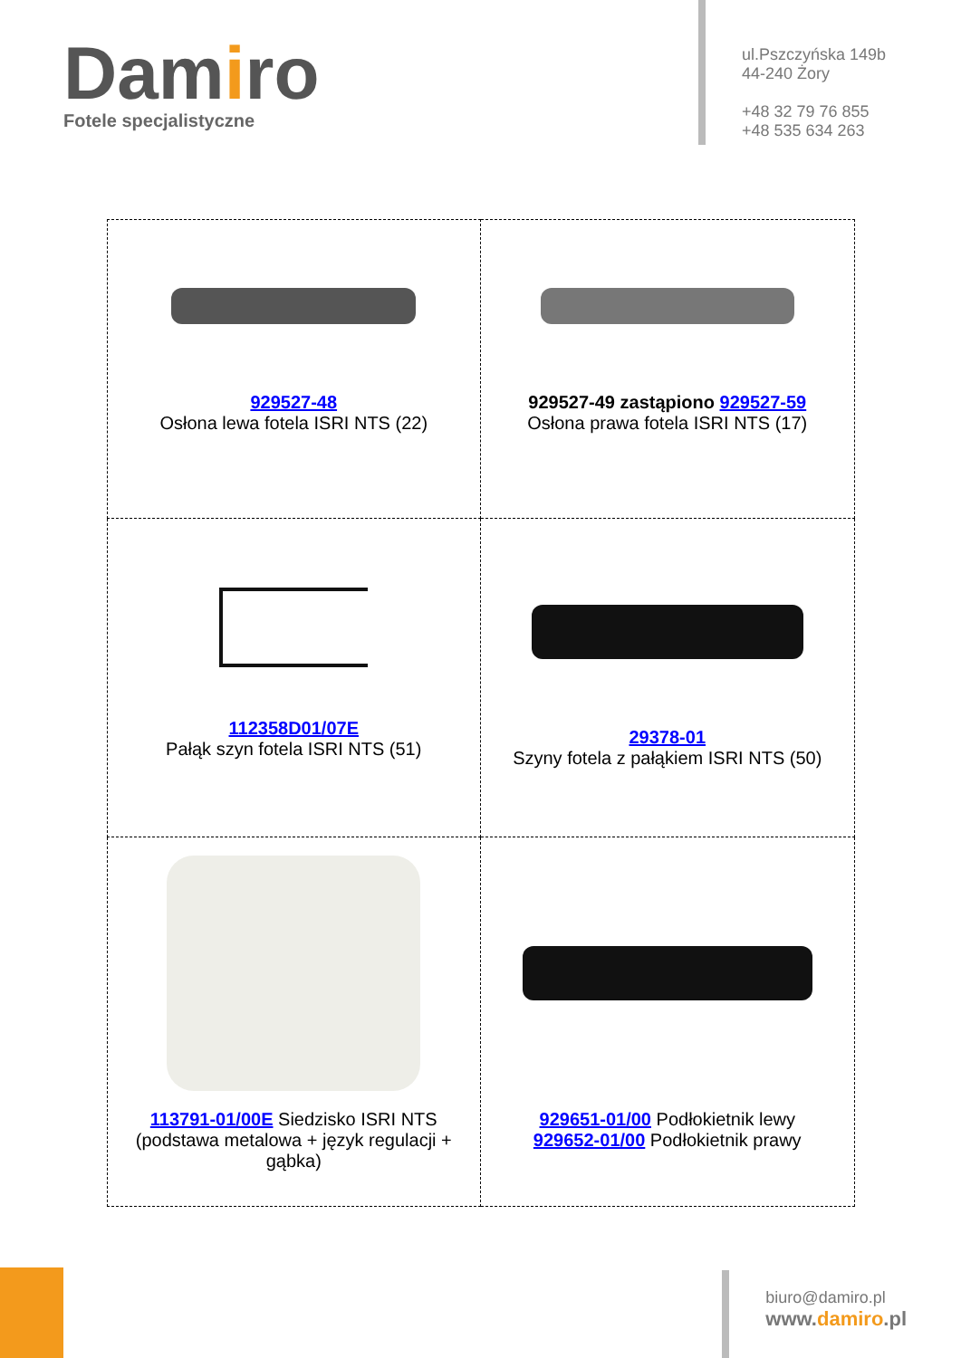Damiro
Fotele specjalistyczne
ul.Pszczyńska 149b
44-240 Żory
+48 32 79 76 855
+48 535 634 263
| 929527-48 Osłona lewa fotela ISRI NTS (22) | 929527-49 zastąpiono 929527-59 Osłona prawa fotela ISRI NTS (17) |
| 112358D01/07E Pałąk szyn fotela ISRI NTS (51) | 29378-01 Szyny fotela z pałąkiem ISRI NTS (50) |
| 113791-01/00E Siedzisko ISRI NTS (podstawa metalowa + język regulacji + gąbka) | 929651-01/00 Podłokietnik lewy 929652-01/00 Podłokietnik prawy |
biuro@damiro.pl
www.damiro.pl